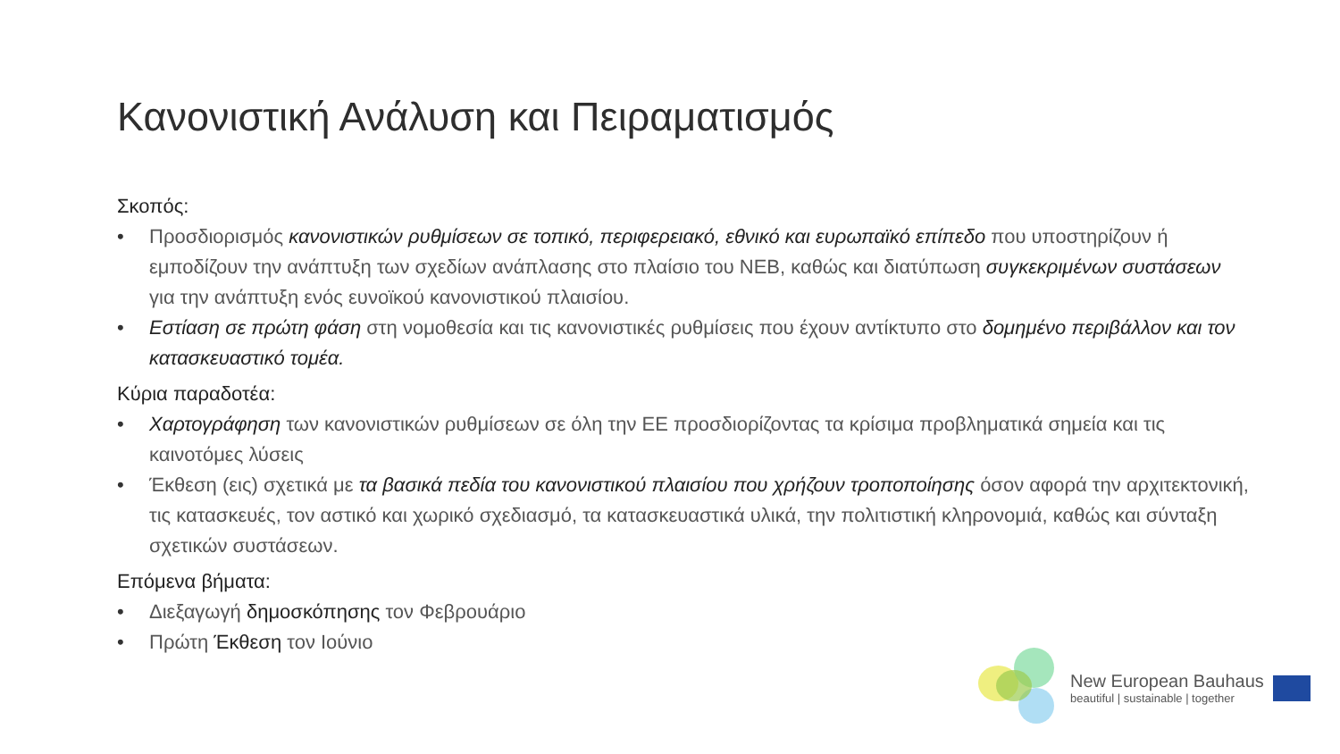Κανονιστική Ανάλυση και Πειραματισμός
Σκοπός:
• Προσδιορισμός κανονιστικών ρυθμίσεων σε τοπικό, περιφερειακό, εθνικό και ευρωπαϊκό επίπεδο που υποστηρίζουν ή εμποδίζουν την ανάπτυξη των σχεδίων ανάπλασης στο πλαίσιο του ΝΕΒ, καθώς και διατύπωση συγκεκριμένων συστάσεων για την ανάπτυξη ενός ευνοϊκού κανονιστικού πλαισίου.
• Εστίαση σε πρώτη φάση στη νομοθεσία και τις κανονιστικές ρυθμίσεις που έχουν αντίκτυπο στο δομημένο περιβάλλον και τον κατασκευαστικό τομέα.
Κύρια παραδοτέα:
• Χαρτογράφηση των κανονιστικών ρυθμίσεων σε όλη την ΕΕ προσδιορίζοντας τα κρίσιμα προβληματικά σημεία και τις καινοτόμες λύσεις
• Έκθεση (εις) σχετικά με τα βασικά πεδία του κανονιστικού πλαισίου που χρήζουν τροποποίησης όσον αφορά την αρχιτεκτονική, τις κατασκευές, τον αστικό και χωρικό σχεδιασμό, τα κατασκευαστικά υλικά, την πολιτιστική κληρονομιά, καθώς και σύνταξη σχετικών συστάσεων.
Επόμενα βήματα:
• Διεξαγωγή δημοσκόπησης τον Φεβρουάριο
• Πρώτη Έκθεση τον Ιούνιο
New European Bauhaus
beautiful | sustainable | together